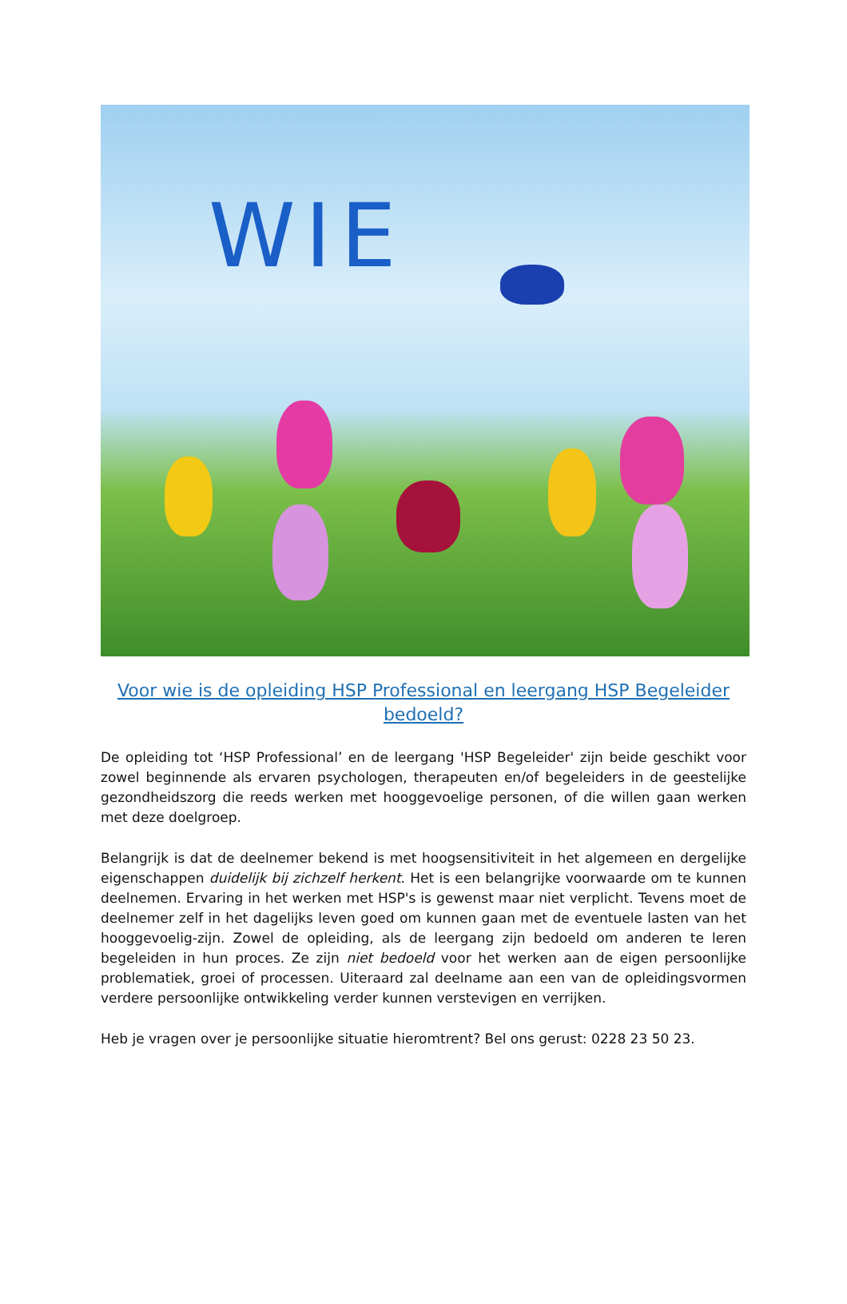WIE
Voor wie is de opleiding HSP Professional en leergang HSP Begeleider bedoeld?
De opleiding tot ‘HSP Professional’ en de leergang 'HSP Begeleider' zijn beide geschikt voor zowel beginnende als ervaren psychologen, therapeuten en/of begeleiders in de geestelijke gezondheidszorg die reeds werken met hooggevoelige personen, of die willen gaan werken met deze doelgroep.
Belangrijk is dat de deelnemer bekend is met hoogsensitiviteit in het algemeen en dergelijke eigenschappen duidelijk bij zichzelf herkent. Het is een belangrijke voorwaarde om te kunnen deelnemen. Ervaring in het werken met HSP's is gewenst maar niet verplicht. Tevens moet de deelnemer zelf in het dagelijks leven goed om kunnen gaan met de eventuele lasten van het hooggevoelig-zijn. Zowel de opleiding, als de leergang zijn bedoeld om anderen te leren begeleiden in hun proces. Ze zijn niet bedoeld voor het werken aan de eigen persoonlijke problematiek, groei of processen. Uiteraard zal deelname aan een van de opleidingsvormen verdere persoonlijke ontwikkeling verder kunnen verstevigen en verrijken.
Heb je vragen over je persoonlijke situatie hieromtrent? Bel ons gerust: 0228 23 50 23.